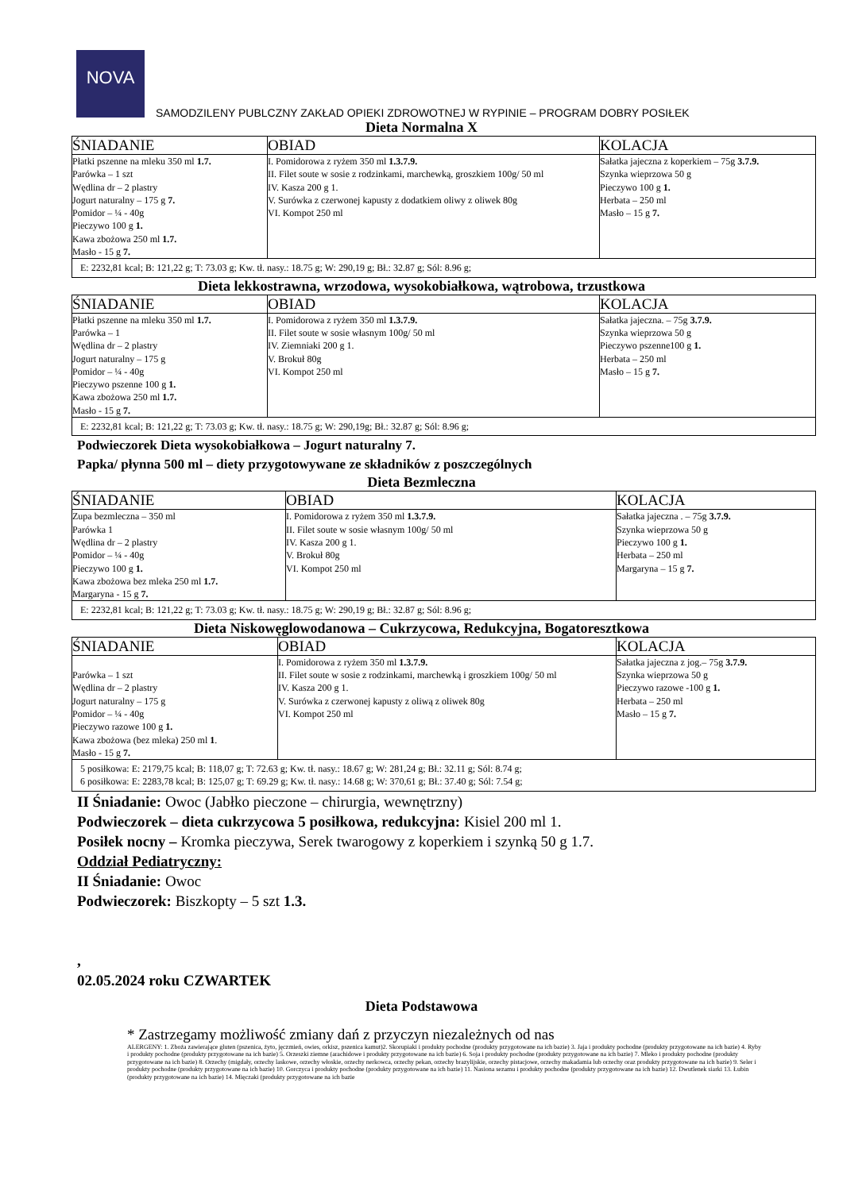NOVA
SAMODZILENY PUBLCZNY ZAKŁAD OPIEKI ZDROWOTNEJ W RYPINIE – PROGRAM DOBRY POSIŁEK
Dieta Normalna X
| ŚNIADANIE | OBIAD | KOLACJA |
| --- | --- | --- |
| Płatki pszenne na mleku 350 ml 1.7. Parówka – 1 szt Wędlina dr – 2 plastry Jogurt naturalny – 175 g 7. Pomidor – ¼ - 40g Pieczywo 100 g 1. Kawa zbożowa 250 ml 1.7. Masło - 15 g 7. | I. Pomidorowa z ryżem 350 ml 1.3.7.9. II. Filet soute w sosie z rodzinkami, marchewką, groszkiem 100g/ 50 ml IV. Kasza 200 g 1. V. Surówka z czerwonej kapusty z dodatkiem oliwy z oliwek 80g VI. Kompot 250 ml | Sałatka jajeczna z koperkiem – 75g 3.7.9. Szynka wieprzowa 50 g Pieczywo 100 g 1. Herbata – 250 ml Masło – 15 g 7. |
| E: 2232,81 kcal; B: 121,22 g; T: 73.03 g; Kw. tł. nasy.: 18.75 g; W: 290,19 g; Bł.: 32.87 g; Sól: 8.96 g; | | |
Dieta lekkostrawna, wrzodowa, wysokobiałkowa, wątrobowa, trzustkowa
| ŚNIADANIE | OBIAD | KOLACJA |
| --- | --- | --- |
| Płatki pszenne na mleku 350 ml 1.7. Parówka – 1 Wędlina dr – 2 plastry Jogurt naturalny – 175 g Pomidor – ¼ - 40g Pieczywo pszenne 100 g 1. Kawa zbożowa 250 ml 1.7. Masło - 15 g 7. | I. Pomidorowa z ryżem 350 ml 1.3.7.9. II. Filet soute w sosie własnym 100g/ 50 ml IV. Ziemniaki 200 g 1. V. Brokuł 80g VI. Kompot 250 ml | Sałatka jajeczna. – 75g 3.7.9. Szynka wieprzowa 50 g Pieczywo pszenne100 g 1. Herbata – 250 ml Masło – 15 g 7. |
| E: 2232,81 kcal; B: 121,22 g; T: 73.03 g; Kw. tł. nasy.: 18.75 g; W: 290,19g; Bł.: 32.87 g; Sól: 8.96 g; | | |
Podwieczorek Dieta wysokobiałkowa – Jogurt naturalny 7.
Papka/ płynna 500 ml – diety przygotowywane ze składników z poszczególnych
Dieta Bezmleczna
| ŚNIADANIE | OBIAD | KOLACJA |
| --- | --- | --- |
| Zupa bezmleczna – 350 ml Parówka 1 Wędlina dr – 2 plastry Pomidor – ¼ - 40g Pieczywo 100 g 1. Kawa zbożowa bez mleka 250 ml 1.7. Margaryna - 15 g 7. | I. Pomidorowa z ryżem 350 ml 1.3.7.9. II. Filet soute w sosie własnym 100g/ 50 ml IV. Kasza 200 g 1. V. Brokuł 80g VI. Kompot 250 ml | Sałatka jajeczna . – 75g 3.7.9. Szynka wieprzowa 50 g Pieczywo 100 g 1. Herbata – 250 ml Margaryna – 15 g 7. |
| E: 2232,81 kcal; B: 121,22 g; T: 73.03 g; Kw. tł. nasy.: 18.75 g; W: 290,19 g; Bł.: 32.87 g; Sól: 8.96 g; | | |
Dieta Niskowęglowodanowa – Cukrzycowa, Redukcyjna, Bogatoresztkowa
| ŚNIADANIE | OBIAD | KOLACJA |
| --- | --- | --- |
| Parówka – 1 szt Wędlina dr – 2 plastry Jogurt naturalny – 175 g Pomidor – ¼ - 40g Pieczywo razowe 100 g 1. Kawa zbożowa (bez mleka) 250 ml 1 . Masło - 15 g 7. | I. Pomidorowa z ryżem 350 ml 1.3.7.9. II. Filet soute w sosie z rodzinkami, marchewką i groszkiem 100g/ 50 ml IV. Kasza 200 g 1. V. Surówka z czerwonej kapusty z oliwą z oliwek 80g VI. Kompot 250 ml | Sałatka jajeczna z jog.– 75g 3.7.9. Szynka wieprzowa 50 g Pieczywo razowe -100 g 1. Herbata – 250 ml Masło – 15 g 7. |
| 5 posiłkowa: E: 2179,75 kcal; B: 118,07 g; T: 72.63 g; Kw. tł. nasy.: 18.67 g; W: 281,24 g; Bł.: 32.11 g; Sól: 8.74 g; 6 posiłkowa: E: 2283,78 kcal; B: 125,07 g; T: 69.29 g; Kw. tł. nasy.: 14.68 g; W: 370,61 g; Bł.: 37.40 g; Sól: 7.54 g; | | |
II Śniadanie: Owoc (Jabłko pieczone – chirurgia, wewnętrzny)
Podwieczorek – dieta cukrzycowa 5 posiłkowa, redukcyjna: Kisiel 200 ml 1.
Posiłek nocny – Kromka pieczywa, Serek twarogowy z koperkiem i szynką 50 g 1.7.
Oddział Pediatryczny:
II Śniadanie: Owoc
Podwieczorek: Biszkopty – 5 szt 1.3.
,
02.05.2024 roku CZWARTEK
Dieta Podstawowa
* Zastrzegamy możliwość zmiany dań z przyczyn niezależnych od nas
ALERGENY: 1. Zboża zawierające gluten (pszenica, żyto, jęczmień, owies, orkisz, pszenica kamut)2. Skorupiaki i produkty pochodne (produkty przygotowane na ich bazie) 3. Jaja i produkty pochodne (produkty przygotowane na ich bazie) 4. Ryby i produkty pochodne (produkty przygotowane na ich bazie) 5. Orzeszki ziemne (arachidowe i produkty przygotowane na ich bazie) 6. Soja i produkty pochodne (produkty przygotowane na ich bazie) 7. Mleko i produkty pochodne (produkty przygotowane na ich bazie) 8. Orzechy (migdały, orzechy laskowe, orzechy włoskie, orzechy nerkowca, orzechy pekan, orzechy brazylijskie, orzechy pistacjowe, orzechy makadamia lub orzechy oraz produkty przygotowane na ich bazie) 9. Seler i produkty pochodne (produkty przygotowane na ich bazie) 10. Gorczyca i produkty pochodne (produkty przygotowane na ich bazie) 11. Nasiona sezamu i produkty pochodne (produkty przygotowane na ich bazie) 12. Dwutlenek siarki 13. Łubin (produkty przygotowane na ich bazie) 14. Mięczaki (produkty przygotowane na ich bazie